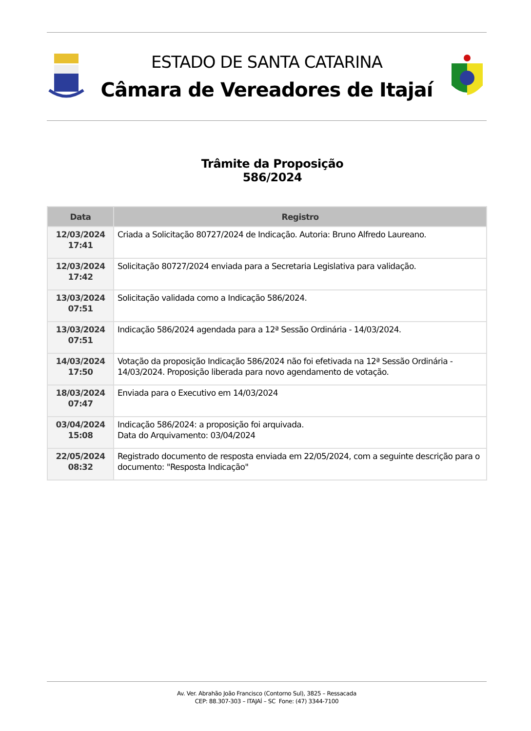ESTADO DE SANTA CATARINA
Câmara de Vereadores de Itajaí
Trâmite da Proposição
586/2024
| Data | Registro |
| --- | --- |
| 12/03/2024 17:41 | Criada a Solicitação 80727/2024 de Indicação. Autoria: Bruno Alfredo Laureano. |
| 12/03/2024 17:42 | Solicitação 80727/2024 enviada para a Secretaria Legislativa para validação. |
| 13/03/2024 07:51 | Solicitação validada como a Indicação 586/2024. |
| 13/03/2024 07:51 | Indicação 586/2024 agendada para a 12ª Sessão Ordinária - 14/03/2024. |
| 14/03/2024 17:50 | Votação da proposição Indicação 586/2024 não foi efetivada na 12ª Sessão Ordinária - 14/03/2024. Proposição liberada para novo agendamento de votação. |
| 18/03/2024 07:47 | Enviada para o Executivo em 14/03/2024 |
| 03/04/2024 15:08 | Indicação 586/2024: a proposição foi arquivada. Data do Arquivamento: 03/04/2024 |
| 22/05/2024 08:32 | Registrado documento de resposta enviada em 22/05/2024, com a seguinte descrição para o documento: "Resposta Indicação" |
Av. Ver. Abrahão João Francisco (Contorno Sul), 3825 – Ressacada
CEP: 88.307-303 – ITAJAÍ – SC Fone: (47) 3344-7100